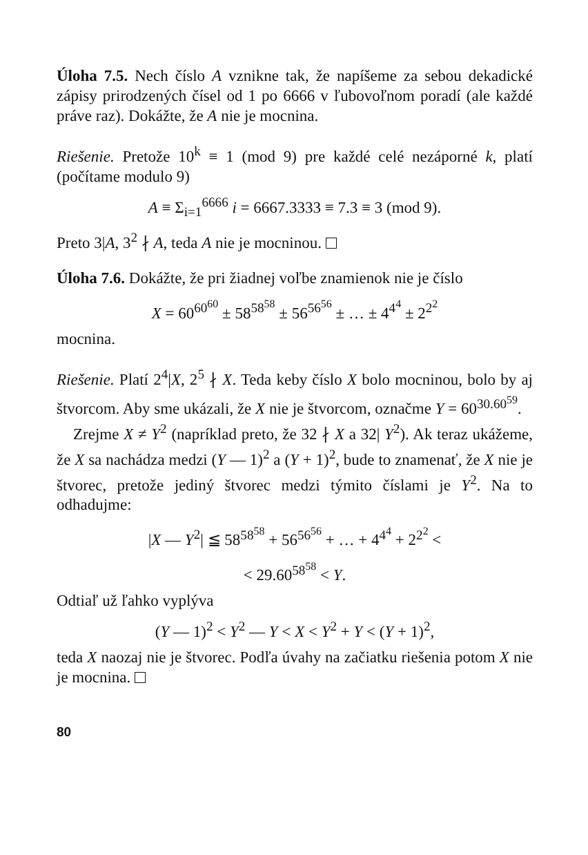Úloha 7.5. Nech číslo A vznikne tak, že napíšeme za sebou dekadické zápisy prirodzených čísel od 1 po 6666 v ľubovoľnom poradí (ale každé práve raz). Dokážte, že A nie je mocnina.
Riešenie. Pretože 10<sup>k</sup> ≡ 1 (mod 9) pre každé celé nezáporné k, platí (počítame modulo 9)
A ≡ Σ<sub>i=1</sub><sup>6666</sup> i = 6667.3333 ≡ 7.3 ≡ 3 (mod 9).
Preto 3|A, 3<sup>2</sup> ∤ A, teda A nie je mocninou.
Úloha 7.6. Dokážte, že pri žiadnej voľbe znamienok nie je číslo
X = 60<sup>60<sup>60</sup></sup> ± 58<sup>58<sup>58</sup></sup> ± 56<sup>56<sup>56</sup></sup> ± … ± 4<sup>4<sup>4</sup></sup> ± 2<sup>2<sup>2</sup></sup>
mocnina.
Riešenie. Platí 2<sup>4</sup>|X, 2<sup>5</sup> ∤ X. Teda keby číslo X bolo mocninou, bolo by aj štvorcom. Aby sme ukázali, že X nie je štvorcom, označme Y = 60<sup>30.60<sup>59</sup></sup>.
Zrejme X ≠ Y<sup>2</sup> (napríklad preto, že 32 ∤ X a 32| Y<sup>2</sup>). Ak teraz ukážeme, že X sa nachádza medzi (Y — 1)<sup>2</sup> a (Y + 1)<sup>2</sup>, bude to znamenať, že X nie je štvorec, pretože jediný štvorec medzi týmito číslami je Y<sup>2</sup>. Na to odhadujme:
|X — Y<sup>2</sup>| ≦ 58<sup>58<sup>58</sup></sup> + 56<sup>56<sup>56</sup></sup> + … + 4<sup>4<sup>4</sup></sup> + 2<sup>2<sup>2</sup></sup> <
< 29.60<sup>58<sup>58</sup></sup> < Y.
Odtiaľ už ľahko vyplýva
(Y — 1)<sup>2</sup> < Y<sup>2</sup> — Y < X < Y<sup>2</sup> + Y < (Y + 1)<sup>2</sup>,
teda X naozaj nie je štvorec. Podľa úvahy na začiatku riešenia potom X nie je mocnina.
80